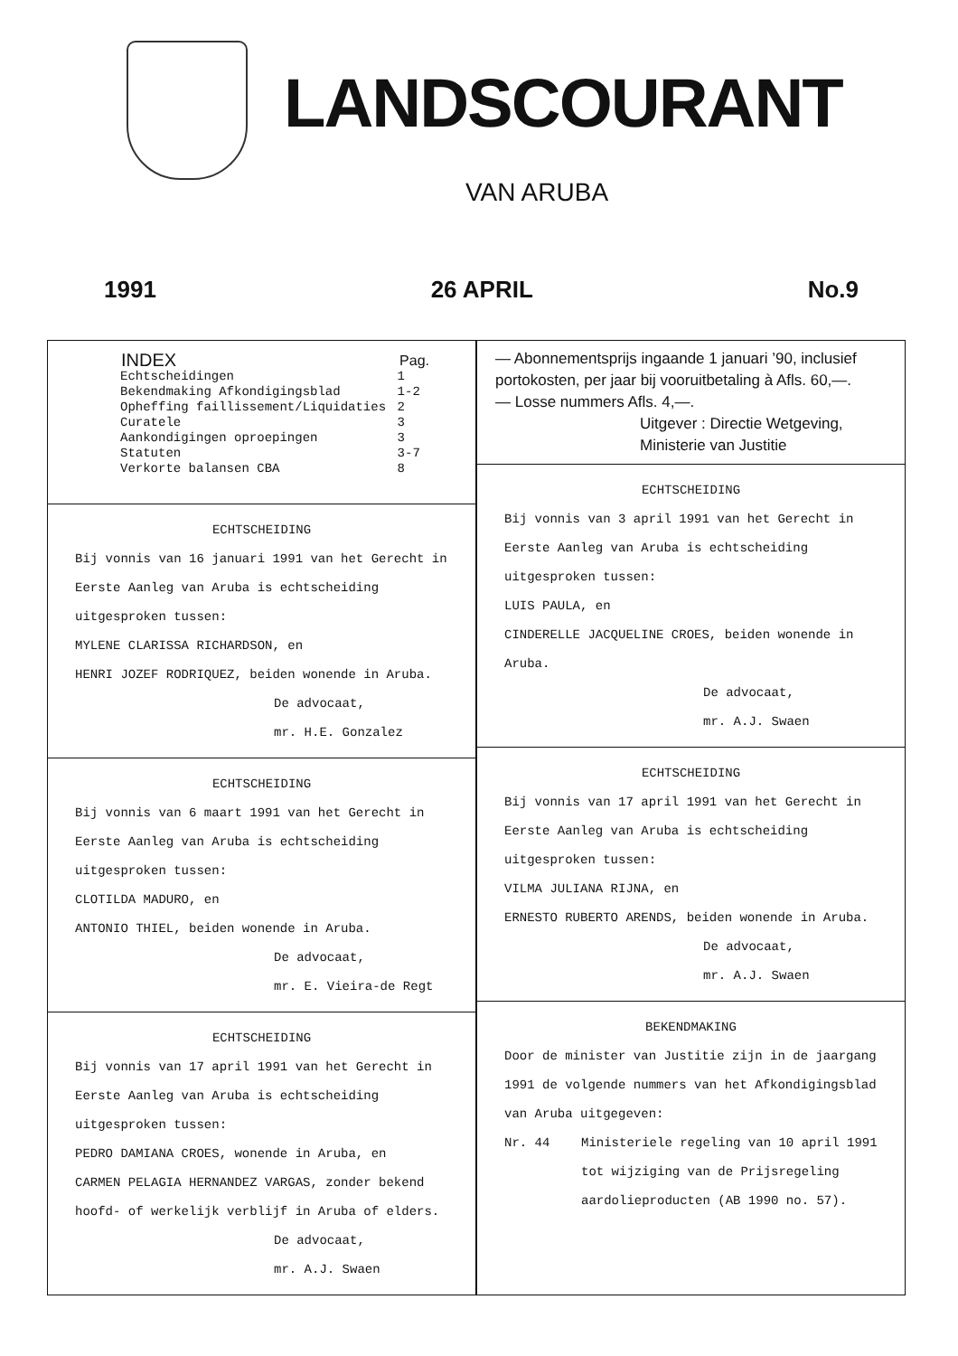LANDSCOURANT
VAN ARUBA
1991 26 APRIL No.9
| INDEX | Pag. |
| --- | --- |
| Echtscheidingen | 1 |
| Bekendmaking Afkondigingsblad | 1-2 |
| Opheffing faillissement/Liquidaties | 2 |
| Curatele | 3 |
| Aankondigingen oproepingen | 3 |
| Statuten | 3-7 |
| Verkorte balansen CBA | 8 |
ECHTSCHEIDING
Bij vonnis van 16 januari 1991 van het Gerecht in Eerste Aanleg van Aruba is echtscheiding uitgesproken tussen:
MYLENE CLARISSA RICHARDSON, en
HENRI JOZEF RODRIQUEZ, beiden wonende in Aruba.
De advocaat,
mr. H.E. Gonzalez
ECHTSCHEIDING
Bij vonnis van 6 maart 1991 van het Gerecht in Eerste Aanleg van Aruba is echtscheiding uitgesproken tussen:
CLOTILDA MADURO, en
ANTONIO THIEL, beiden wonende in Aruba.
De advocaat,
mr. E. Vieira-de Regt
ECHTSCHEIDING
Bij vonnis van 17 april 1991 van het Gerecht in Eerste Aanleg van Aruba is echtscheiding uitgesproken tussen:
PEDRO DAMIANA CROES, wonende in Aruba, en
CARMEN PELAGIA HERNANDEZ VARGAS, zonder bekend hoofd- of werkelijk verblijf in Aruba of elders.
De advocaat,
mr. A.J. Swaen
— Abonnementsprijs ingaande 1 januari ’90, inclusief portokosten, per jaar bij vooruitbetaling à Afls. 60,—.
— Losse nummers Afls. 4,—.
Uitgever : Directie Wetgeving,
Ministerie van Justitie
ECHTSCHEIDING
Bij vonnis van 3 april 1991 van het Gerecht in Eerste Aanleg van Aruba is echtscheiding uitgesproken tussen:
LUIS PAULA, en
CINDERELLE JACQUELINE CROES, beiden wonende in Aruba.
De advocaat,
mr. A.J. Swaen
ECHTSCHEIDING
Bij vonnis van 17 april 1991 van het Gerecht in Eerste Aanleg van Aruba is echtscheiding uitgesproken tussen:
VILMA JULIANA RIJNA, en
ERNESTO RUBERTO ARENDS, beiden wonende in Aruba.
De advocaat,
mr. A.J. Swaen
BEKENDMAKING
Door de minister van Justitie zijn in de jaargang 1991 de volgende nummers van het Afkondigingsblad van Aruba uitgegeven:
Nr. 44 Ministeriele regeling van 10 april 1991 tot wijziging van de Prijsregeling aardolieproducten (AB 1990 no. 57).